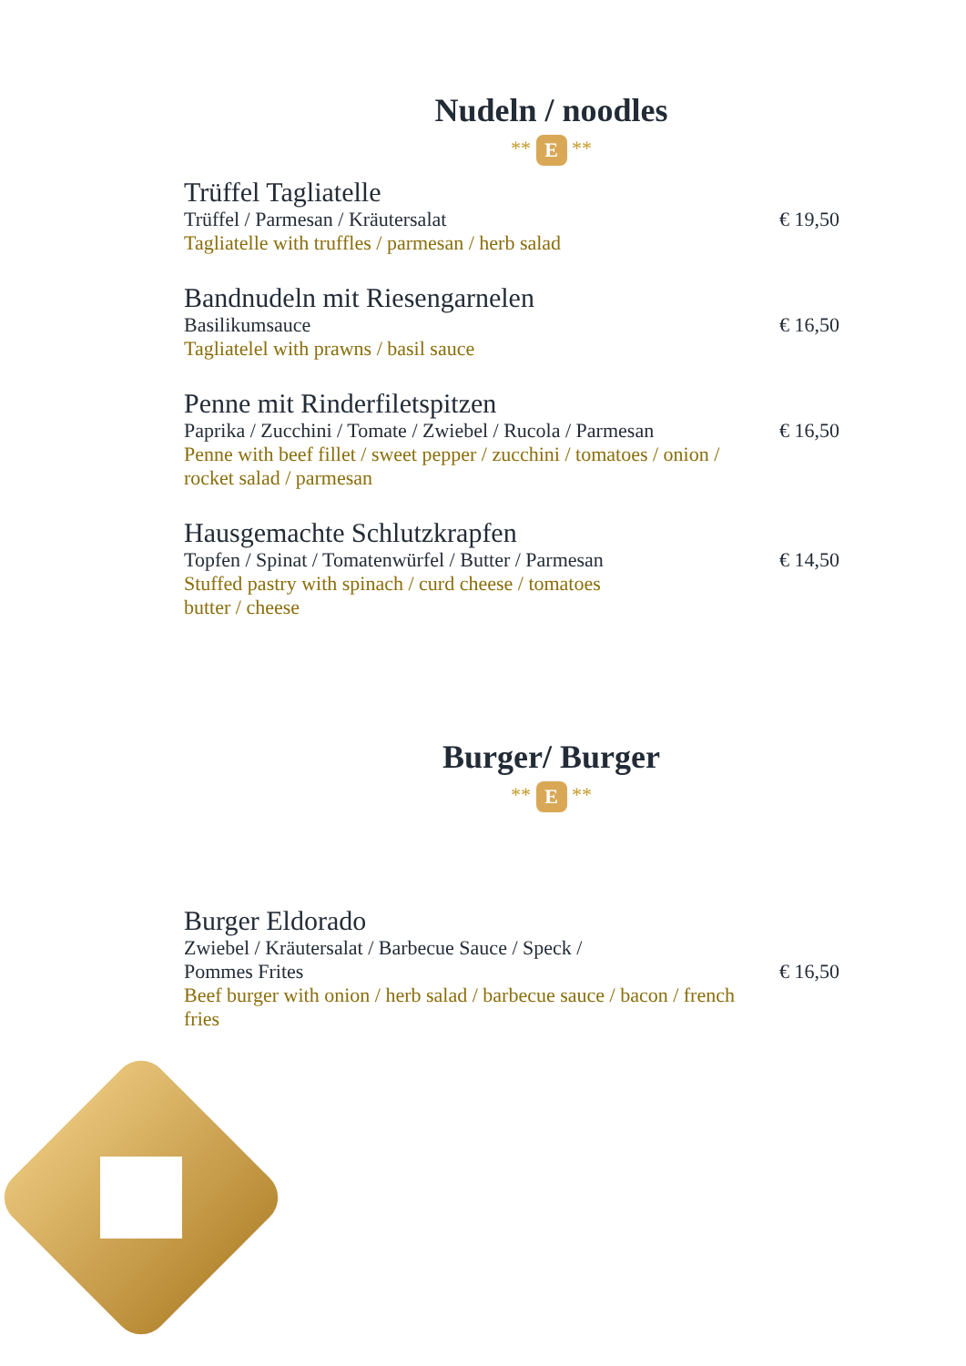Nudeln / noodles
** E **
Trüffel Tagliatelle
Trüffel / Parmesan / Kräutersalat € 19,50
Tagliatelle with truffles / parmesan / herb salad
Bandnudeln mit Riesengarnelen
Basilikumsauce € 16,50
Tagliatelel with prawns / basil sauce
Penne mit Rinderfiletspitzen
Paprika / Zucchini / Tomate / Zwiebel / Rucola / Parmesan € 16,50
Penne with beef fillet / sweet pepper / zucchini / tomatoes / onion / rocket salad / parmesan
Hausgemachte Schlutzkrapfen
Topfen / Spinat / Tomatenwürfel / Butter / Parmesan € 14,50
Stuffed pastry with spinach / curd cheese / tomatoes
butter / cheese
Burger/ Burger
** E **
Burger Eldorado
Zwiebel / Kräutersalat / Barbecue Sauce / Speck /
Pommes Frites € 16,50
Beef burger with onion / herb salad / barbecue sauce / bacon / french fries